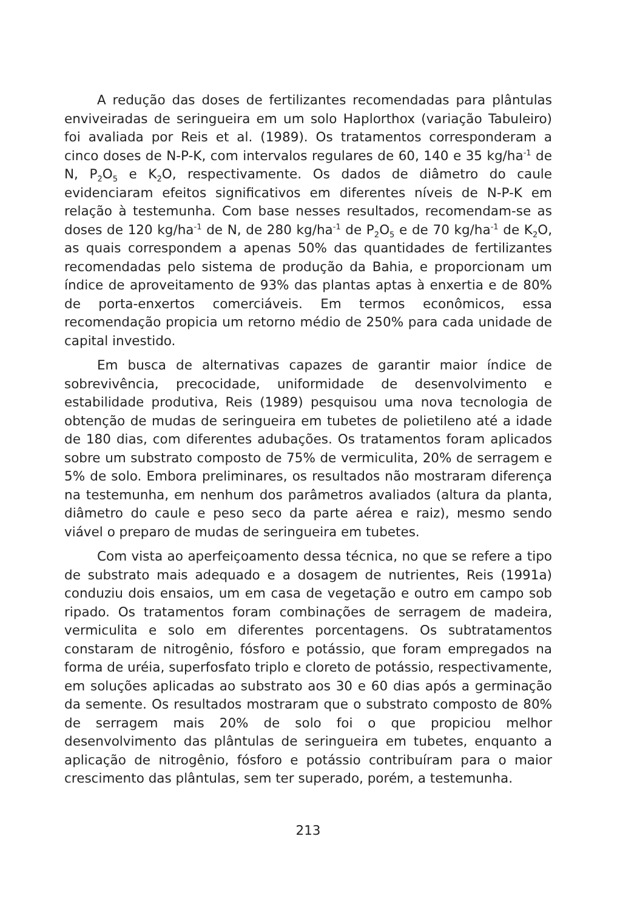A redução das doses de fertilizantes recomendadas para plântulas enviveiradas de seringueira em um solo Haplorthox (variação Tabuleiro) foi avaliada por Reis et al. (1989). Os tratamentos corresponderam a cinco doses de N-P-K, com intervalos regulares de 60, 140 e 35 kg/ha<sup>-1</sup> de N, P<sub>2</sub>O<sub>5</sub> e K<sub>2</sub>O, respectivamente. Os dados de diâmetro do caule evidenciaram efeitos significativos em diferentes níveis de N-P-K em relação à testemunha. Com base nesses resultados, recomendam-se as doses de 120 kg/ha<sup>-1</sup> de N, de 280 kg/ha<sup>-1</sup> de P<sub>2</sub>O<sub>5</sub> e de 70 kg/ha<sup>-1</sup> de K<sub>2</sub>O, as quais correspondem a apenas 50% das quantidades de fertilizantes recomendadas pelo sistema de produção da Bahia, e proporcionam um índice de aproveitamento de 93% das plantas aptas à enxertia e de 80% de porta-enxertos comerciáveis. Em termos econômicos, essa recomendação propicia um retorno médio de 250% para cada unidade de capital investido.
Em busca de alternativas capazes de garantir maior índice de sobrevivência, precocidade, uniformidade de desenvolvimento e estabilidade produtiva, Reis (1989) pesquisou uma nova tecnologia de obtenção de mudas de seringueira em tubetes de polietileno até a idade de 180 dias, com diferentes adubações. Os tratamentos foram aplicados sobre um substrato composto de 75% de vermiculita, 20% de serragem e 5% de solo. Embora preliminares, os resultados não mostraram diferença na testemunha, em nenhum dos parâmetros avaliados (altura da planta, diâmetro do caule e peso seco da parte aérea e raiz), mesmo sendo viável o preparo de mudas de seringueira em tubetes.
Com vista ao aperfeiçoamento dessa técnica, no que se refere a tipo de substrato mais adequado e a dosagem de nutrientes, Reis (1991a) conduziu dois ensaios, um em casa de vegetação e outro em campo sob ripado. Os tratamentos foram combinações de serragem de madeira, vermiculita e solo em diferentes porcentagens. Os subtratamentos constaram de nitrogênio, fósforo e potássio, que foram empregados na forma de uréia, superfosfato triplo e cloreto de potássio, respectivamente, em soluções aplicadas ao substrato aos 30 e 60 dias após a germinação da semente. Os resultados mostraram que o substrato composto de 80% de serragem mais 20% de solo foi o que propiciou melhor desenvolvimento das plântulas de seringueira em tubetes, enquanto a aplicação de nitrogênio, fósforo e potássio contribuíram para o maior crescimento das plântulas, sem ter superado, porém, a testemunha.
213